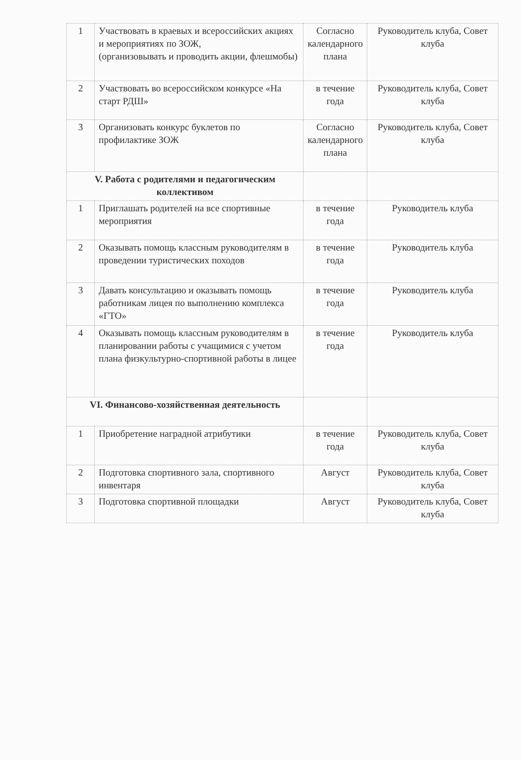| 1 | Участвовать в краевых и всероссийских акциях и мероприятиях по ЗОЖ, (организовывать и проводить акции, флешмобы) | Согласно календарного плана | Руководитель клуба, Совет клуба |
| 2 | Участвовать во всероссийском конкурсе «На старт РДШ» | в течение года | Руководитель клуба, Совет клуба |
| 3 | Организовать конкурс буклетов по профилактике ЗОЖ | Согласно календарного плана | Руководитель клуба, Совет клуба |
| V. Работа с родителями и педагогическим коллективом | | | |
| 1 | Приглашать родителей на все спортивные мероприятия | в течение года | Руководитель клуба |
| 2 | Оказывать помощь классным руководителям в проведении туристических походов | в течение года | Руководитель клуба |
| 3 | Давать консультацию и оказывать помощь работникам лицея по выполнению комплекса «ГТО» | в течение года | Руководитель клуба |
| 4 | Оказывать помощь классным руководителям в планировании работы с учащимися с учетом плана физкультурно-спортивной работы в лицее | в течение года | Руководитель клуба |
| VI. Финансово-хозяйственная деятельность | | | |
| 1 | Приобретение наградной атрибутики | в течение года | Руководитель клуба, Совет клуба |
| 2 | Подготовка спортивного зала, спортивного инвентаря | Август | Руководитель клуба, Совет клуба |
| 3 | Подготовка спортивной площадки | Август | Руководитель клуба, Совет клуба |